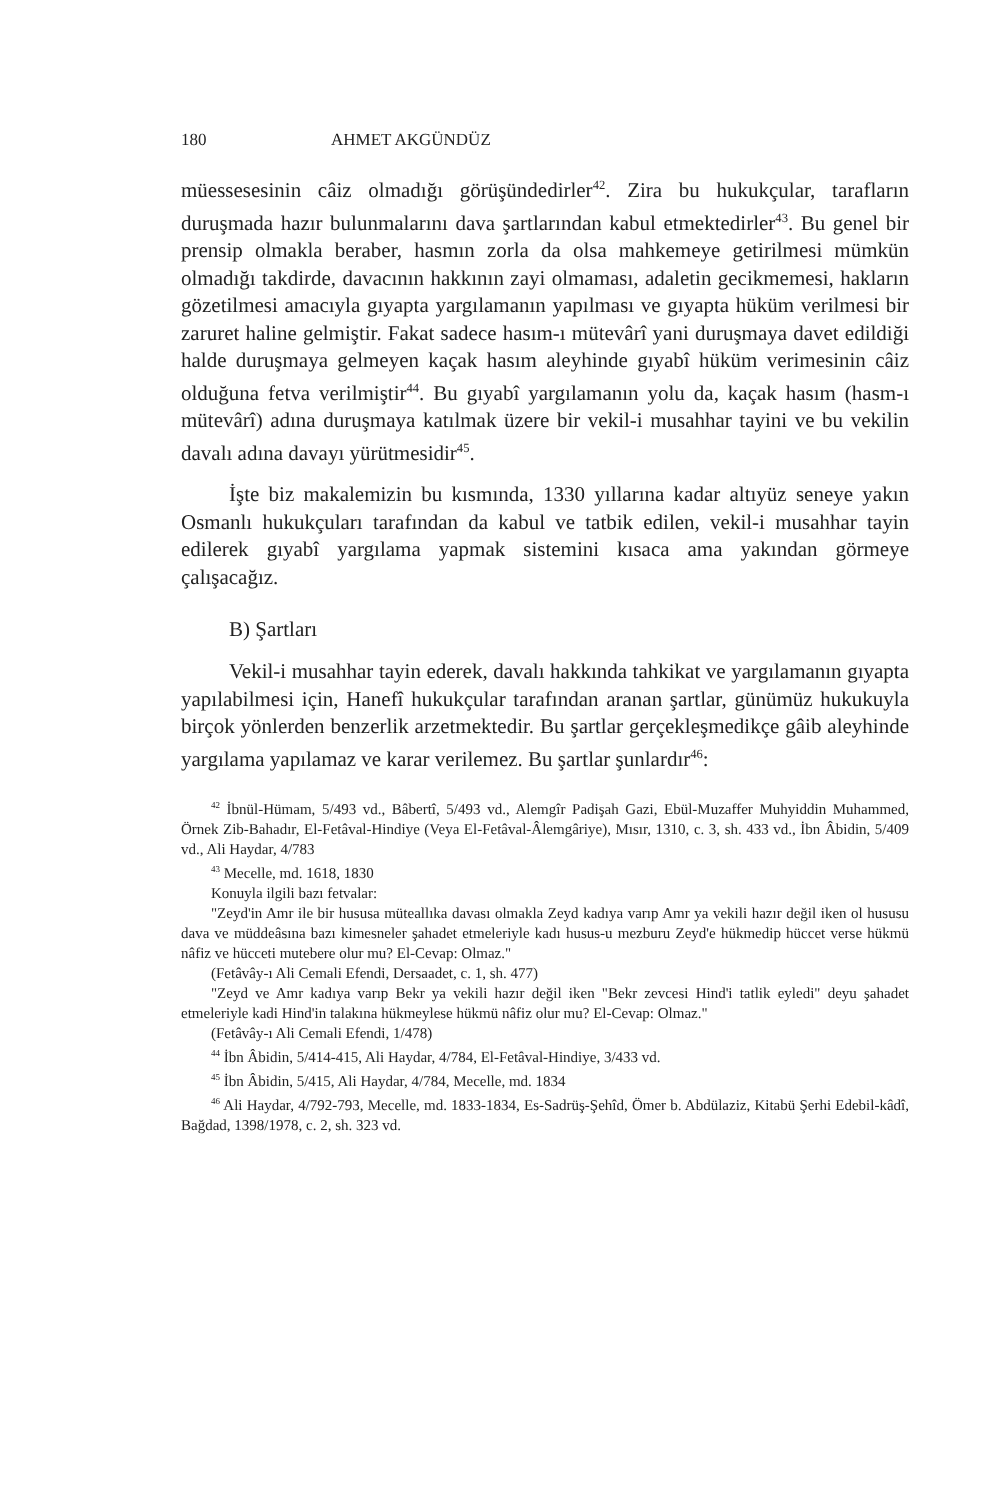180 AHMET AKGÜNDÜZ
müessesesinin câiz olmadığı görüşündedirler<sup>42</sup>. Zira bu hukukçular, tarafların duruşmada hazır bulunmalarını dava şartlarından kabul etmektedirler<sup>43</sup>. Bu genel bir prensip olmakla beraber, hasmın zorla da olsa mahkemeye getirilmesi mümkün olmadığı takdirde, davacının hakkının zayi olmaması, adaletin gecikmemesi, hakların gözetilmesi amacıyla gıyapta yargılamanın yapılması ve gıyapta hüküm verilmesi bir zaruret haline gelmiştir. Fakat sadece hasım-ı mütevârî yani duruşmaya davet edildiği halde duruşmaya gelmeyen kaçak hasım aleyhinde gıyabî hüküm verimesinin câiz olduğuna fetva verilmiştir<sup>44</sup>. Bu gıyabî yargılamanın yolu da, kaçak hasım (hasm-ı mütevârî) adına duruşmaya katılmak üzere bir vekil-i musahhar tayini ve bu vekilin davalı adına davayı yürütmesidir<sup>45</sup>.
İşte biz makalemizin bu kısmında, 1330 yıllarına kadar altıyüz seneye yakın Osmanlı hukukçuları tarafından da kabul ve tatbik edilen, vekil-i musahhar tayin edilerek gıyabî yargılama yapmak sistemini kısaca ama yakından görmeye çalışacağız.
B) Şartları
Vekil-i musahhar tayin ederek, davalı hakkında tahkikat ve yargılamanın gıyapta yapılabilmesi için, Hanefî hukukçular tarafından aranan şartlar, günümüz hukukuyla birçok yönlerden benzerlik arzetmektedir. Bu şartlar gerçekleşmedikçe gâib aleyhinde yargılama yapılamaz ve karar verilemez. Bu şartlar şunlardır<sup>46</sup>:
<sup>42</sup> İbnül-Hümam, 5/493 vd., Bâbertî, 5/493 vd., Alemgîr Padişah Gazi, Ebül-Muzaffer Muhyiddin Muhammed, Örnek Zib-Bahadır, El-Fetâval-Hindiye (Veya El-Fetâval-Âlemgâriye), Mısır, 1310, c. 3, sh. 433 vd., İbn Âbidin, 5/409 vd., Ali Haydar, 4/783
<sup>43</sup> Mecelle, md. 1618, 1830
Konuyla ilgili bazı fetvalar:
"Zeyd'in Amr ile bir hususa müteallıka davası olmakla Zeyd kadıya varıp Amr ya vekili hazır değil iken ol hususu dava ve müddeâsına bazı kimesneler şahadet etmeleriyle kadı husus-u mezburu Zeyd'e hükmedip hüccet verse hükmü nâfiz ve hücceti mutebere olur mu? El-Cevap: Olmaz."
(Fetâvây-ı Ali Cemali Efendi, Dersaadet, c. 1, sh. 477)
"Zeyd ve Amr kadıya varıp Bekr ya vekili hazır değil iken "Bekr zevcesi Hind'i tatlik eyledi" deyu şahadet etmeleriyle kadi Hind'in talakına hükmeylese hükmü nâfiz olur mu? El-Cevap: Olmaz."
(Fetâvây-ı Ali Cemali Efendi, 1/478)
<sup>44</sup> İbn Âbidin, 5/414-415, Ali Haydar, 4/784, El-Fetâval-Hindiye, 3/433 vd.
<sup>45</sup> İbn Âbidin, 5/415, Ali Haydar, 4/784, Mecelle, md. 1834
<sup>46</sup> Ali Haydar, 4/792-793, Mecelle, md. 1833-1834, Es-Sadrüş-Şehîd, Ömer b. Abdülaziz, Kitabü Şerhi Edebil-kâdî, Bağdad, 1398/1978, c. 2, sh. 323 vd.